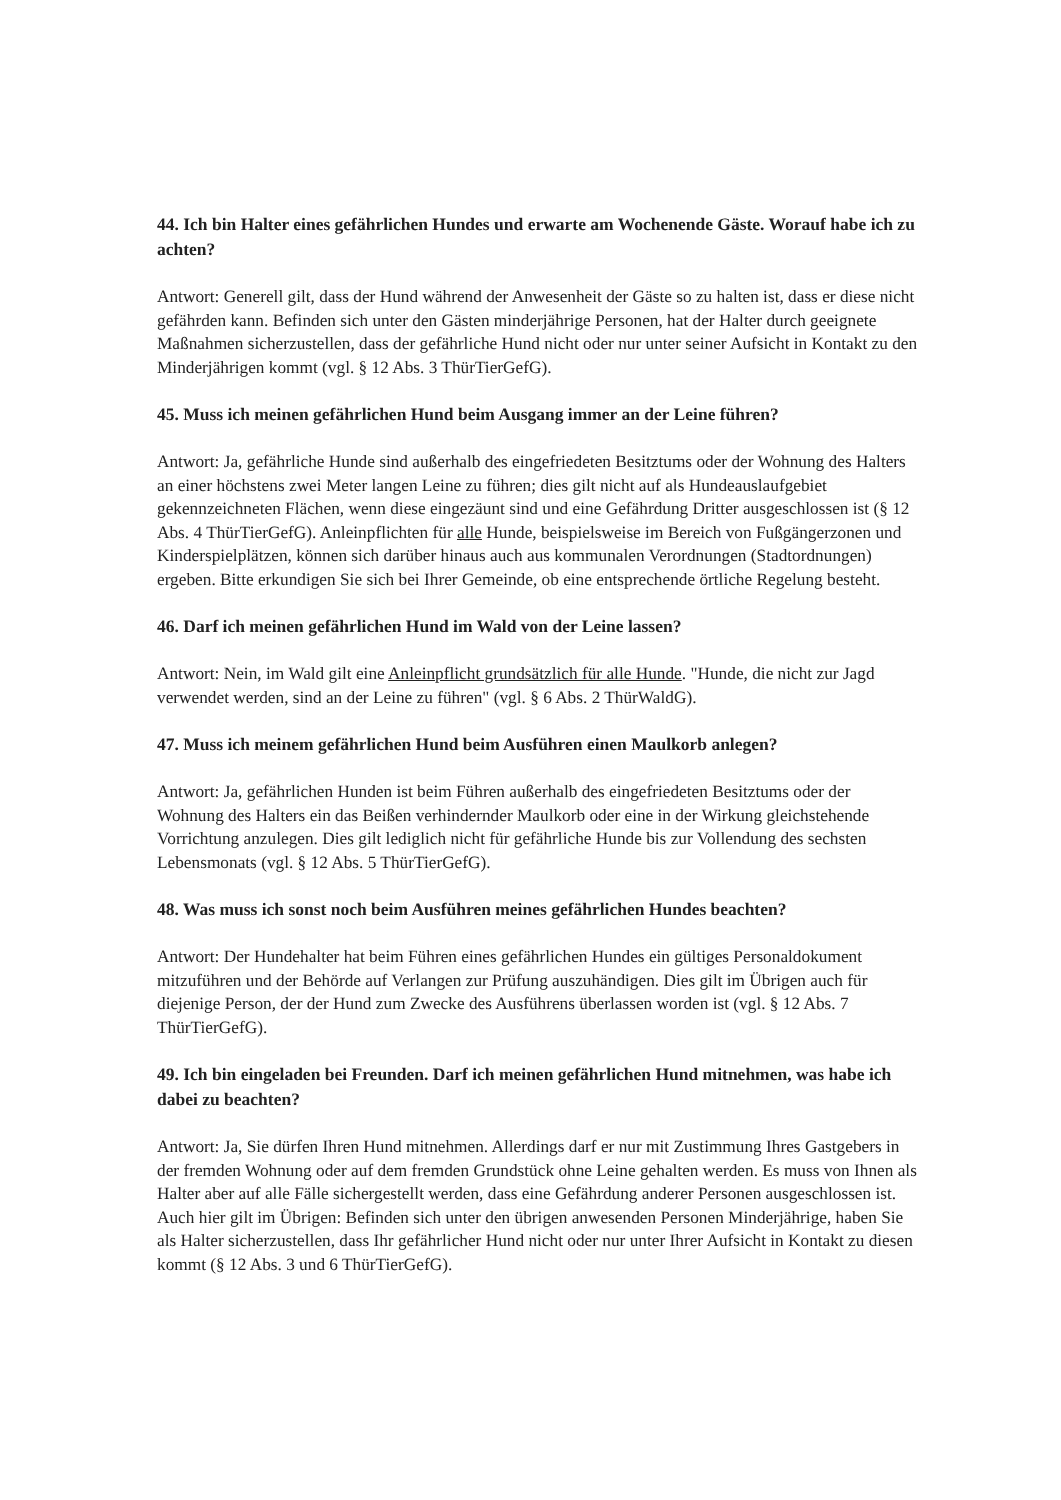44. Ich bin Halter eines gefährlichen Hundes und erwarte am Wochenende Gäste. Worauf habe ich zu achten?
Antwort: Generell gilt, dass der Hund während der Anwesenheit der Gäste so zu halten ist, dass er diese nicht gefährden kann. Befinden sich unter den Gästen minderjährige Personen, hat der Halter durch geeignete Maßnahmen sicherzustellen, dass der gefährliche Hund nicht oder nur unter seiner Aufsicht in Kontakt zu den Minderjährigen kommt (vgl. § 12 Abs. 3 ThürTierGefG).
45. Muss ich meinen gefährlichen Hund beim Ausgang immer an der Leine führen?
Antwort: Ja, gefährliche Hunde sind außerhalb des eingefriedeten Besitztums oder der Wohnung des Halters an einer höchstens zwei Meter langen Leine zu führen; dies gilt nicht auf als Hundeauslaufgebiet gekennzeichneten Flächen, wenn diese eingezäunt sind und eine Gefährdung Dritter ausgeschlossen ist (§ 12 Abs. 4 ThürTierGefG). Anleinpflichten für alle Hunde, beispielsweise im Bereich von Fußgängerzonen und Kinderspielplätzen, können sich darüber hinaus auch aus kommunalen Verordnungen (Stadtordnungen) ergeben. Bitte erkundigen Sie sich bei Ihrer Gemeinde, ob eine entsprechende örtliche Regelung besteht.
46. Darf ich meinen gefährlichen Hund im Wald von der Leine lassen?
Antwort: Nein, im Wald gilt eine Anleinpflicht grundsätzlich für alle Hunde. "Hunde, die nicht zur Jagd verwendet werden, sind an der Leine zu führen" (vgl. § 6 Abs. 2 ThürWaldG).
47. Muss ich meinem gefährlichen Hund beim Ausführen einen Maulkorb anlegen?
Antwort: Ja, gefährlichen Hunden ist beim Führen außerhalb des eingefriedeten Besitztums oder der Wohnung des Halters ein das Beißen verhindernder Maulkorb oder eine in der Wirkung gleichstehende Vorrichtung anzulegen. Dies gilt lediglich nicht für gefährliche Hunde bis zur Vollendung des sechsten Lebensmonats (vgl. § 12 Abs. 5 ThürTierGefG).
48. Was muss ich sonst noch beim Ausführen meines gefährlichen Hundes beachten?
Antwort: Der Hundehalter hat beim Führen eines gefährlichen Hundes ein gültiges Personaldokument mitzuführen und der Behörde auf Verlangen zur Prüfung auszuhändigen. Dies gilt im Übrigen auch für diejenige Person, der der Hund zum Zwecke des Ausführens überlassen worden ist (vgl. § 12 Abs. 7 ThürTierGefG).
49. Ich bin eingeladen bei Freunden. Darf ich meinen gefährlichen Hund mitnehmen, was habe ich dabei zu beachten?
Antwort: Ja, Sie dürfen Ihren Hund mitnehmen. Allerdings darf er nur mit Zustimmung Ihres Gastgebers in der fremden Wohnung oder auf dem fremden Grundstück ohne Leine gehalten werden. Es muss von Ihnen als Halter aber auf alle Fälle sichergestellt werden, dass eine Gefährdung anderer Personen ausgeschlossen ist. Auch hier gilt im Übrigen: Befinden sich unter den übrigen anwesenden Personen Minderjährige, haben Sie als Halter sicherzustellen, dass Ihr gefährlicher Hund nicht oder nur unter Ihrer Aufsicht in Kontakt zu diesen kommt (§ 12 Abs. 3 und 6 ThürTierGefG).